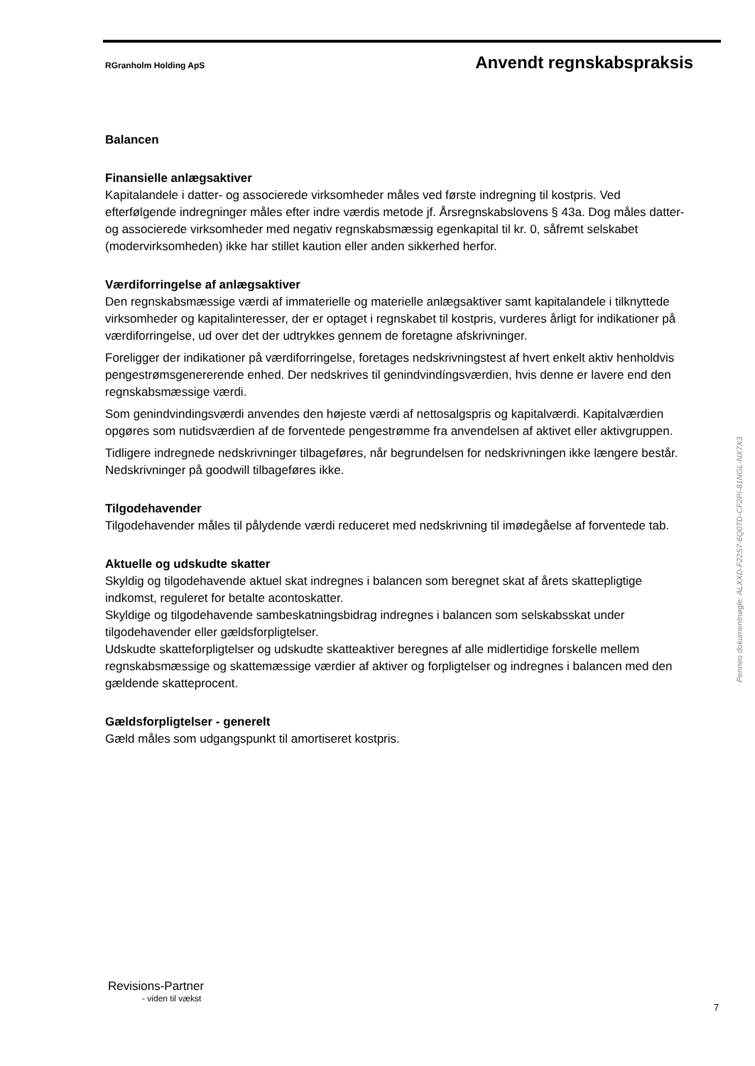RGranholm Holding ApS Anvendt regnskabspraksis
Balancen
Finansielle anlægsaktiver
Kapitalandele i datter- og associerede virksomheder måles ved første indregning til kostpris. Ved efterfølgende indregninger måles efter indre værdis metode jf. Årsregnskabslovens § 43a. Dog måles datter- og associerede virksomheder med negativ regnskabsmæssig egenkapital til kr. 0, såfremt selskabet (modervirksomheden) ikke har stillet kaution eller anden sikkerhed herfor.
Værdiforringelse af anlægsaktiver
Den regnskabsmæssige værdi af immaterielle og materielle anlægsaktiver samt kapitalandele i tilknyttede virksomheder og kapitalinteresser, der er optaget i regnskabet til kostpris, vurderes årligt for indikationer på værdiforringelse, ud over det der udtrykkes gennem de foretagne afskrivninger.
Foreligger der indikationer på værdiforringelse, foretages nedskrivningstest af hvert enkelt aktiv henholdvis pengestrømsgenererende enhed. Der nedskrives til genindvindíngsværdien, hvis denne er lavere end den regnskabsmæssige værdi.
Som genindvindingsværdi anvendes den højeste værdi af nettosalgspris og kapitalværdi. Kapitalværdien opgøres som nutidsværdien af de forventede pengestrømme fra anvendelsen af aktivet eller aktivgruppen.
Tidligere indregnede nedskrivninger tilbageføres, når begrundelsen for nedskrivningen ikke længere består. Nedskrivninger på goodwill tilbageføres ikke.
Tilgodehavender
Tilgodehavender måles til pålydende værdi reduceret med nedskrivning til imødegåelse af forventede tab.
Aktuelle og udskudte skatter
Skyldig og tilgodehavende aktuel skat indregnes i balancen som beregnet skat af årets skattepligtige indkomst, reguleret for betalte acontoskatter.
Skyldige og tilgodehavende sambeskatningsbidrag indregnes i balancen som selskabsskat under tilgodehavender eller gældsforpligtelser.
Udskudte skatteforpligtelser og udskudte skatteaktiver beregnes af alle midlertidige forskelle mellem regnskabsmæssige og skattemæssige værdier af aktiver og forpligtelser og indregnes i balancen med den gældende skatteprocent.
Gældsforpligtelser - generelt
Gæld måles som udgangspunkt til amortiseret kostpris.
Penneo dokumentnøgle: ALXXD-F22S7-6Q0TD-CF2PI-81NGL-NX7X3
Revisions-Partner
- viden til vækst
7